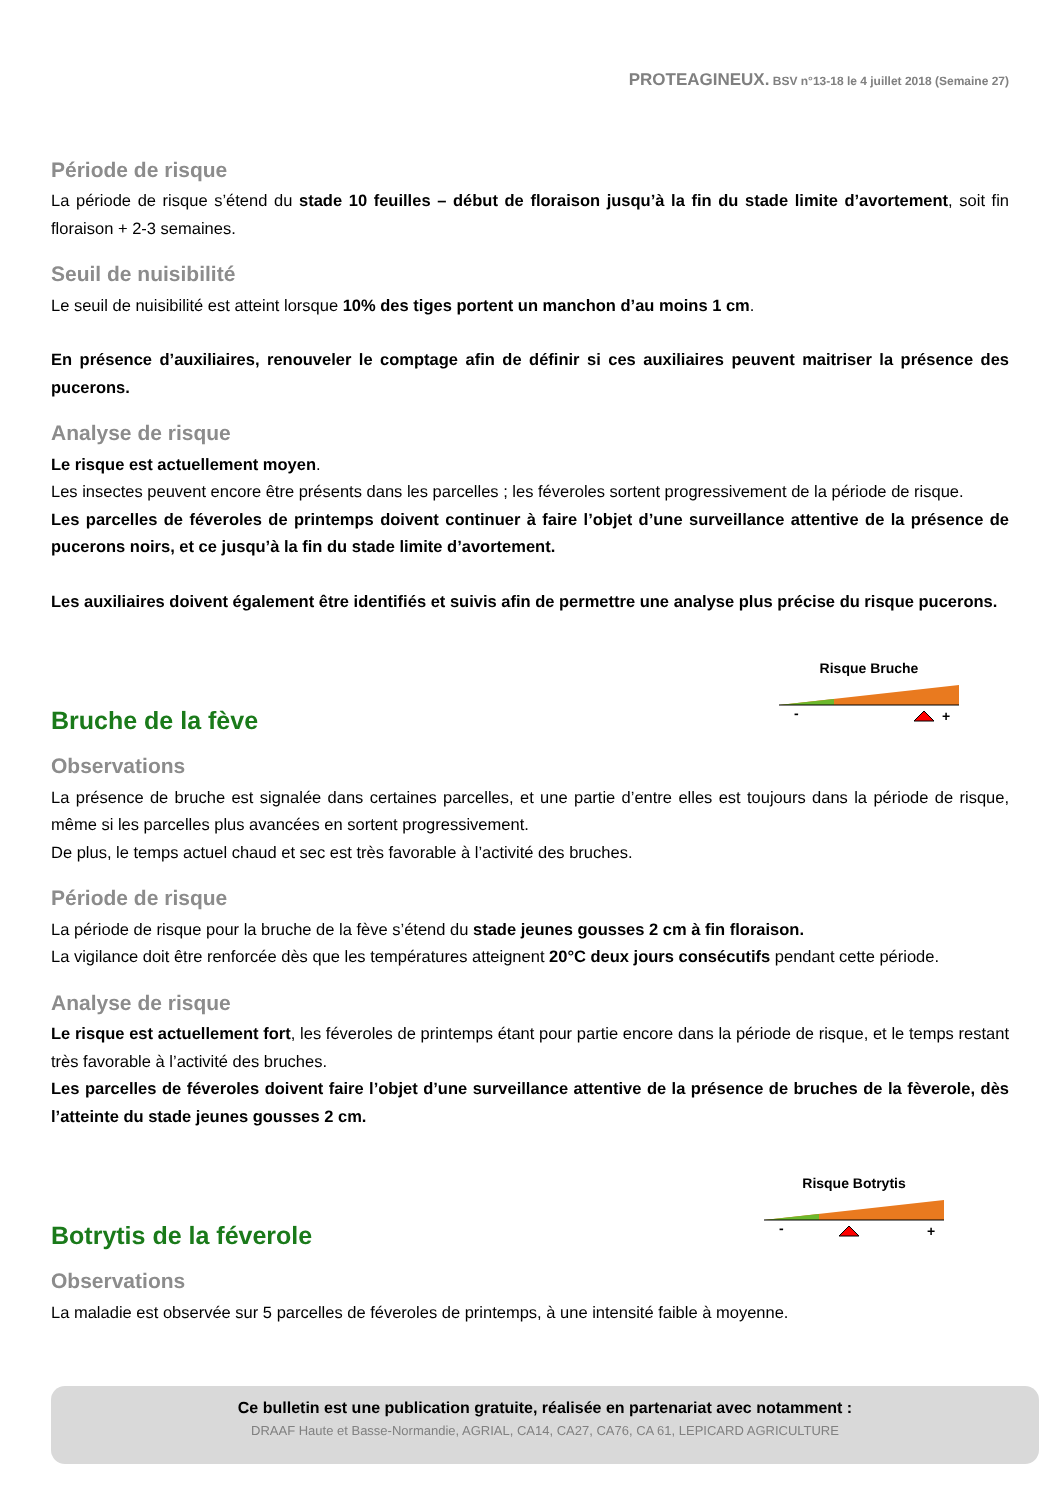PROTEAGINEUX. BSV n°13-18 le 4 juillet 2018 (Semaine 27)
Période de risque
La période de risque s’étend du stade 10 feuilles – début de floraison jusqu’à la fin du stade limite d’avortement, soit fin floraison + 2-3 semaines.
Seuil de nuisibilité
Le seuil de nuisibilité est atteint lorsque 10% des tiges portent un manchon d’au moins 1 cm.
En présence d’auxiliaires, renouveler le comptage afin de définir si ces auxiliaires peuvent maitriser la présence des pucerons.
Analyse de risque
Le risque est actuellement moyen.
Les insectes peuvent encore être présents dans les parcelles ; les féveroles sortent progressivement de la période de risque.
Les parcelles de féveroles de printemps doivent continuer à faire l’objet d’une surveillance attentive de la présence de pucerons noirs, et ce jusqu’à la fin du stade limite d’avortement.
Les auxiliaires doivent également être identifiés et suivis afin de permettre une analyse plus précise du risque pucerons.
Bruche de la fève
Risque Bruche
-
+
Observations
La présence de bruche est signalée dans certaines parcelles, et une partie d’entre elles est toujours dans la période de risque, même si les parcelles plus avancées en sortent progressivement.
De plus, le temps actuel chaud et sec est très favorable à l’activité des bruches.
Période de risque
La période de risque pour la bruche de la fève s’étend du stade jeunes gousses 2 cm à fin floraison.
La vigilance doit être renforcée dès que les températures atteignent 20°C deux jours consécutifs pendant cette période.
Analyse de risque
Le risque est actuellement fort, les féveroles de printemps étant pour partie encore dans la période de risque, et le temps restant très favorable à l’activité des bruches.
Les parcelles de féveroles doivent faire l’objet d’une surveillance attentive de la présence de bruches de la fèverole, dès l’atteinte du stade jeunes gousses 2 cm.
Botrytis de la féverole
Risque Botrytis
-
+
Observations
La maladie est observée sur 5 parcelles de féveroles de printemps, à une intensité faible à moyenne.
Ce bulletin est une publication gratuite, réalisée en partenariat avec notamment :
DRAAF Haute et Basse-Normandie, AGRIAL, CA14, CA27, CA76, CA 61, LEPICARD AGRICULTURE